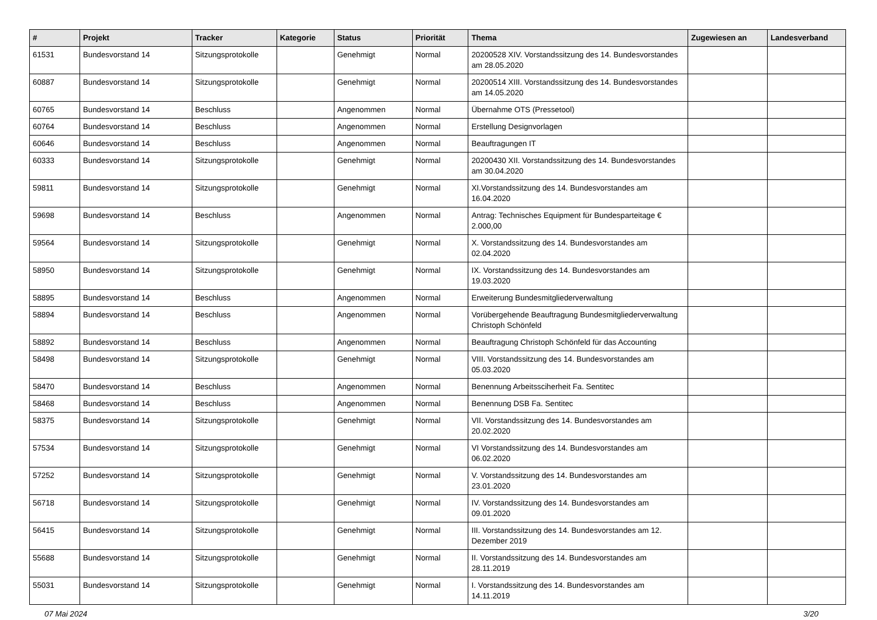| # | Projekt | Tracker | Kategorie | Status | Priorität | Thema | Zugewiesen an | Landesverband |
| --- | --- | --- | --- | --- | --- | --- | --- | --- |
| 61531 | Bundesvorstand 14 | Sitzungsprotokolle | | Genehmigt | Normal | 20200528 XIV. Vorstandssitzung des 14. Bundesvorstandes am 28.05.2020 | | |
| 60887 | Bundesvorstand 14 | Sitzungsprotokolle | | Genehmigt | Normal | 20200514 XIII. Vorstandssitzung des 14. Bundesvorstandes am 14.05.2020 | | |
| 60765 | Bundesvorstand 14 | Beschluss | | Angenommen | Normal | Übernahme OTS (Pressetool) | | |
| 60764 | Bundesvorstand 14 | Beschluss | | Angenommen | Normal | Erstellung Designvorlagen | | |
| 60646 | Bundesvorstand 14 | Beschluss | | Angenommen | Normal | Beauftragungen IT | | |
| 60333 | Bundesvorstand 14 | Sitzungsprotokolle | | Genehmigt | Normal | 20200430 XII. Vorstandssitzung des 14. Bundesvorstandes am 30.04.2020 | | |
| 59811 | Bundesvorstand 14 | Sitzungsprotokolle | | Genehmigt | Normal | XI.Vorstandssitzung des 14. Bundesvorstandes am 16.04.2020 | | |
| 59698 | Bundesvorstand 14 | Beschluss | | Angenommen | Normal | Antrag: Technisches Equipment für Bundesparteitage € 2.000,00 | | |
| 59564 | Bundesvorstand 14 | Sitzungsprotokolle | | Genehmigt | Normal | X. Vorstandssitzung des 14. Bundesvorstandes am 02.04.2020 | | |
| 58950 | Bundesvorstand 14 | Sitzungsprotokolle | | Genehmigt | Normal | IX. Vorstandssitzung des 14. Bundesvorstandes am 19.03.2020 | | |
| 58895 | Bundesvorstand 14 | Beschluss | | Angenommen | Normal | Erweiterung Bundesmitgliederverwaltung | | |
| 58894 | Bundesvorstand 14 | Beschluss | | Angenommen | Normal | Vorübergehende Beauftragung Bundesmitgliederverwaltung Christoph Schönfeld | | |
| 58892 | Bundesvorstand 14 | Beschluss | | Angenommen | Normal | Beauftragung Christoph Schönfeld für das Accounting | | |
| 58498 | Bundesvorstand 14 | Sitzungsprotokolle | | Genehmigt | Normal | VIII. Vorstandssitzung des 14. Bundesvorstandes am 05.03.2020 | | |
| 58470 | Bundesvorstand 14 | Beschluss | | Angenommen | Normal | Benennung Arbeitssciherheit Fa. Sentitec | | |
| 58468 | Bundesvorstand 14 | Beschluss | | Angenommen | Normal | Benennung DSB Fa. Sentitec | | |
| 58375 | Bundesvorstand 14 | Sitzungsprotokolle | | Genehmigt | Normal | VII. Vorstandssitzung des 14. Bundesvorstandes am 20.02.2020 | | |
| 57534 | Bundesvorstand 14 | Sitzungsprotokolle | | Genehmigt | Normal | VI Vorstandssitzung des 14. Bundesvorstandes am 06.02.2020 | | |
| 57252 | Bundesvorstand 14 | Sitzungsprotokolle | | Genehmigt | Normal | V. Vorstandssitzung des 14. Bundesvorstandes am 23.01.2020 | | |
| 56718 | Bundesvorstand 14 | Sitzungsprotokolle | | Genehmigt | Normal | IV. Vorstandssitzung des 14. Bundesvorstandes am 09.01.2020 | | |
| 56415 | Bundesvorstand 14 | Sitzungsprotokolle | | Genehmigt | Normal | III. Vorstandssitzung des 14. Bundesvorstandes am 12. Dezember 2019 | | |
| 55688 | Bundesvorstand 14 | Sitzungsprotokolle | | Genehmigt | Normal | II. Vorstandssitzung des 14. Bundesvorstandes am 28.11.2019 | | |
| 55031 | Bundesvorstand 14 | Sitzungsprotokolle | | Genehmigt | Normal | I. Vorstandssitzung des 14. Bundesvorstandes am 14.11.2019 | | |
07 Mai 2024 3/20